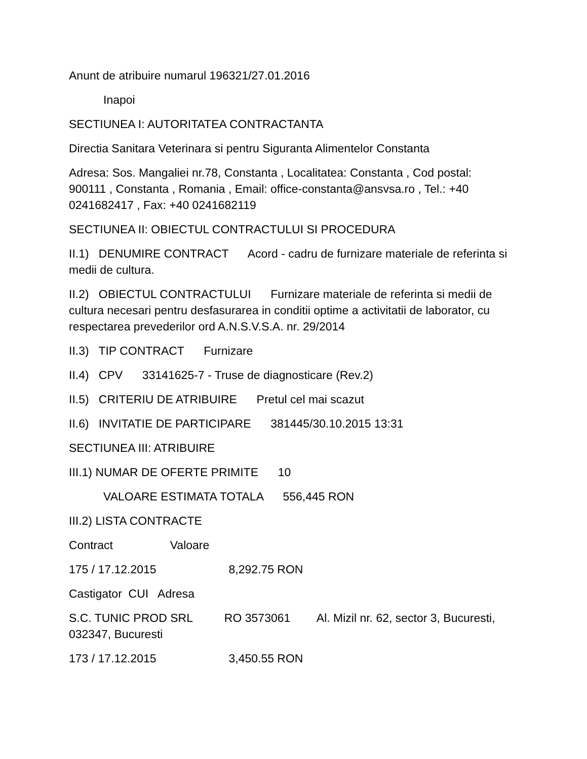Anunt de atribuire numarul 196321/27.01.2016
Inapoi
SECTIUNEA I: AUTORITATEA CONTRACTANTA
Directia Sanitara Veterinara si pentru Siguranta Alimentelor Constanta
Adresa: Sos. Mangaliei nr.78, Constanta , Localitatea: Constanta , Cod postal: 900111 , Constanta , Romania , Email: office-constanta@ansvsa.ro , Tel.: +40 0241682417 , Fax: +40 0241682119
SECTIUNEA II: OBIECTUL CONTRACTULUI SI PROCEDURA
II.1) DENUMIRE CONTRACT Acord - cadru de furnizare materiale de referinta si medii de cultura.
II.2) OBIECTUL CONTRACTULUI Furnizare materiale de referinta si medii de cultura necesari pentru desfasurarea in conditii optime a activitatii de laborator, cu respectarea prevederilor ord A.N.S.V.S.A. nr. 29/2014
II.3) TIP CONTRACT Furnizare
II.4) CPV 33141625-7 - Truse de diagnosticare (Rev.2)
II.5) CRITERIU DE ATRIBUIRE Pretul cel mai scazut
II.6) INVITATIE DE PARTICIPARE 381445/30.10.2015 13:31
SECTIUNEA III: ATRIBUIRE
III.1) NUMAR DE OFERTE PRIMITE 10
VALOARE ESTIMATA TOTALA 556,445 RON
III.2) LISTA CONTRACTE
Contract Valoare
175 / 17.12.2015 8,292.75 RON
Castigator CUI Adresa
S.C. TUNIC PROD SRL RO 3573061 Al. Mizil nr. 62, sector 3, Bucuresti, 032347, Bucuresti
173 / 17.12.2015 3,450.55 RON